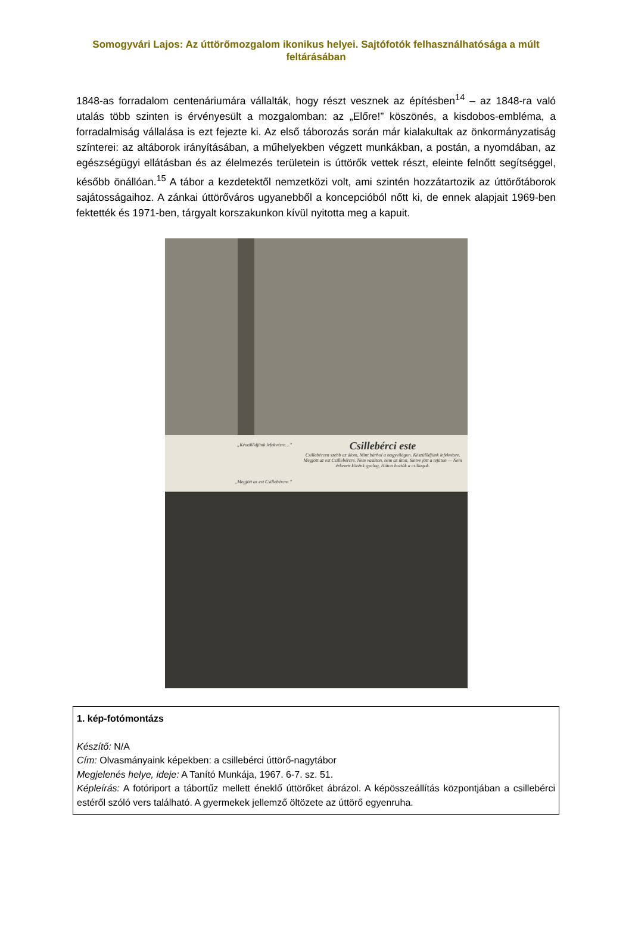Somogyvári Lajos: Az úttörőmozgalom ikonikus helyei. Sajtófotók felhasználhatósága a múlt feltárásában
1848-as forradalom centenáriumára vállalták, hogy részt vesznek az építésben<sup>14</sup> – az 1848-ra való utalás több szinten is érvényesült a mozgalomban: az „Előre!” köszönés, a kisdobos-embléma, a forradalmiság vállalása is ezt fejezte ki. Az első táborozás során már kialakultak az önkormányzatiság színterei: az altáborok irányításában, a műhelyekben végzett munkákban, a postán, a nyomdában, az egészségügyi ellátásban és az élelmezés területein is úttörők vettek részt, eleinte felnőtt segítséggel, később önállóan.<sup>15</sup> A tábor a kezdetektől nemzetközi volt, ami szintén hozzátartozik az úttörőtáborok sajátosságaihoz. A zánkai úttörőváros ugyanebből a koncepcióból nőtt ki, de ennek alapjait 1969-ben fektették és 1971-ben, tárgyalt korszakunkon kívül nyitotta meg a kapuit.
„Készülődjünk lefekvésre…”
„Megjött az est Csillebércre.”
Csillebérci este
Csillebércen szebb az álom, Mint bárhol a nagyvilágon. Készülődjünk lefekvésre, Megjött az est Csillebércre. Nem vasúton, nem az úton, Sietve jött a tejúton — Nem érkezett közénk gyalog, Háton hozták a csillagok.
1. kép-fotómontázs
Készítő: N/A
Cím: Olvasmányaink képekben: a csillebérci úttörő-nagytábor
Megjelenés helye, ideje: A Tanító Munkája, 1967. 6-7. sz. 51.
Képleírás: A fotóriport a tábortűz mellett éneklő úttörőket ábrázol. A képösszeállítás központjában a csillebérci estéről szóló vers található. A gyermekek jellemző öltözete az úttörő egyenruha.